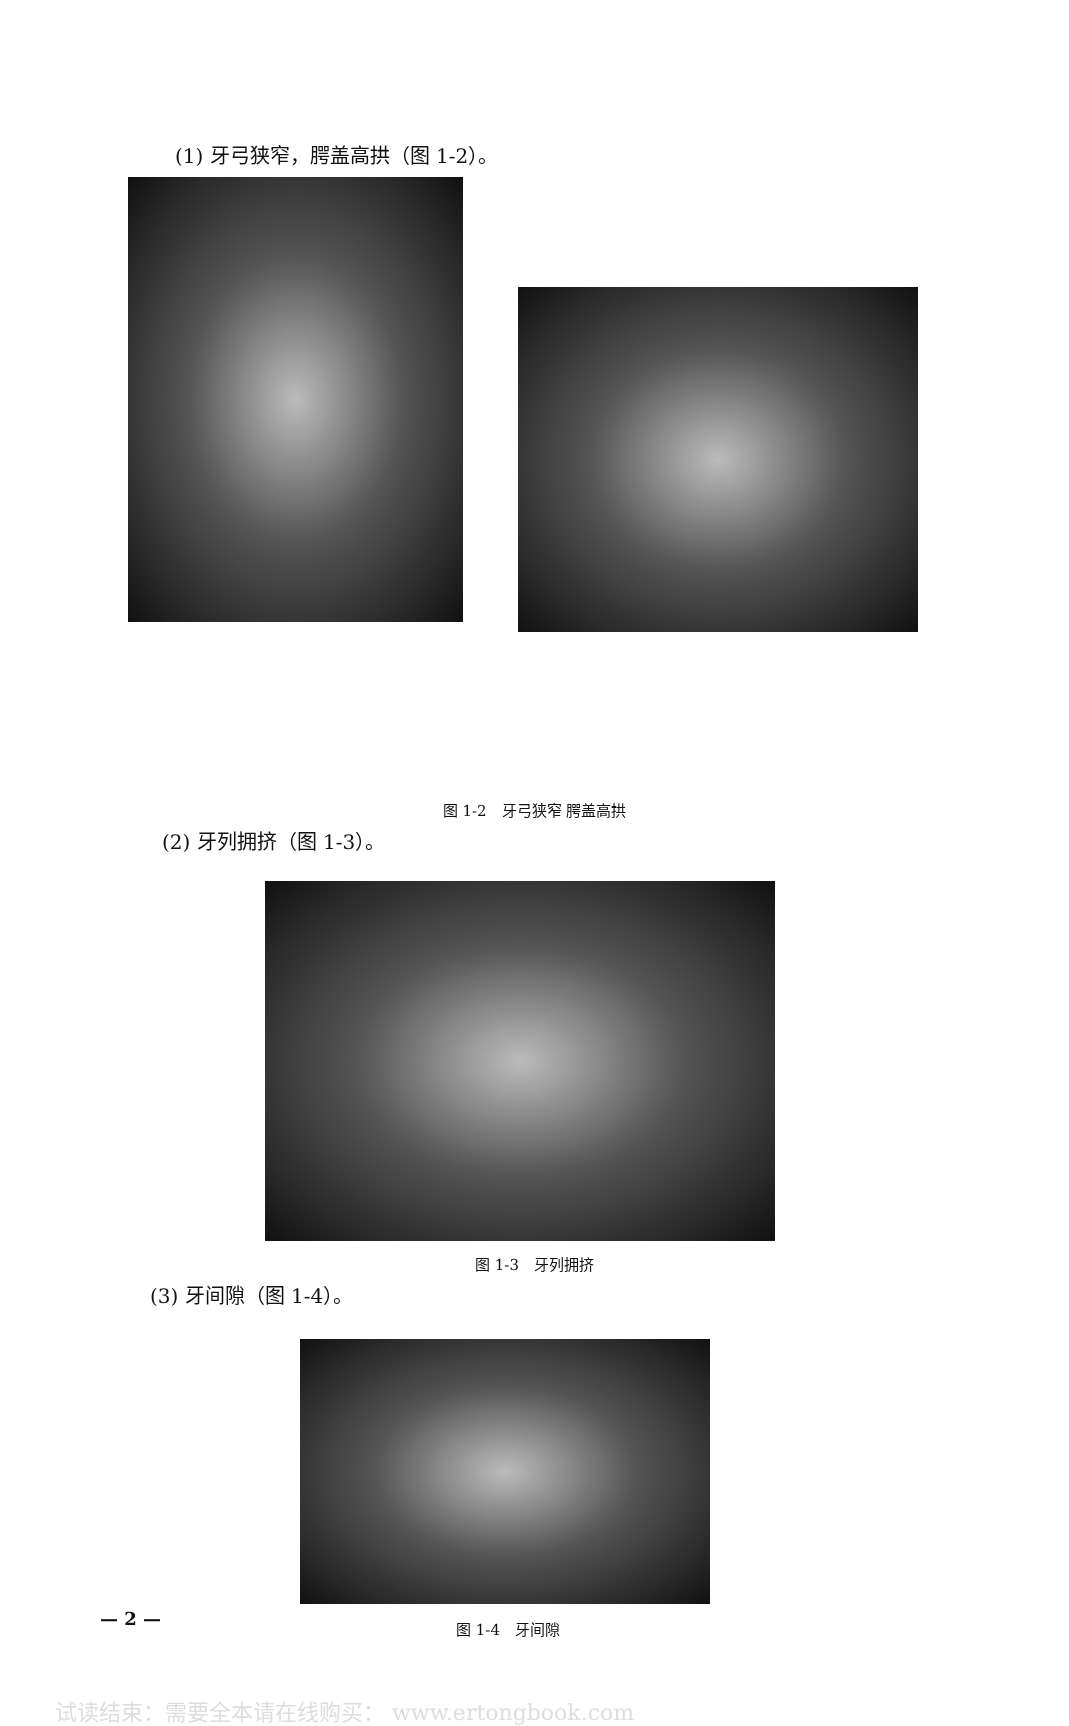(1) 牙弓狭窄，腭盖高拱（图 1-2）。
图 1-2　牙弓狭窄 腭盖高拱
(2) 牙列拥挤（图 1-3）。
图 1-3　牙列拥挤
(3) 牙间隙（图 1-4）。
— 2 —
图 1-4　牙间隙
试读结束：需要全本请在线购买： www.ertongbook.com